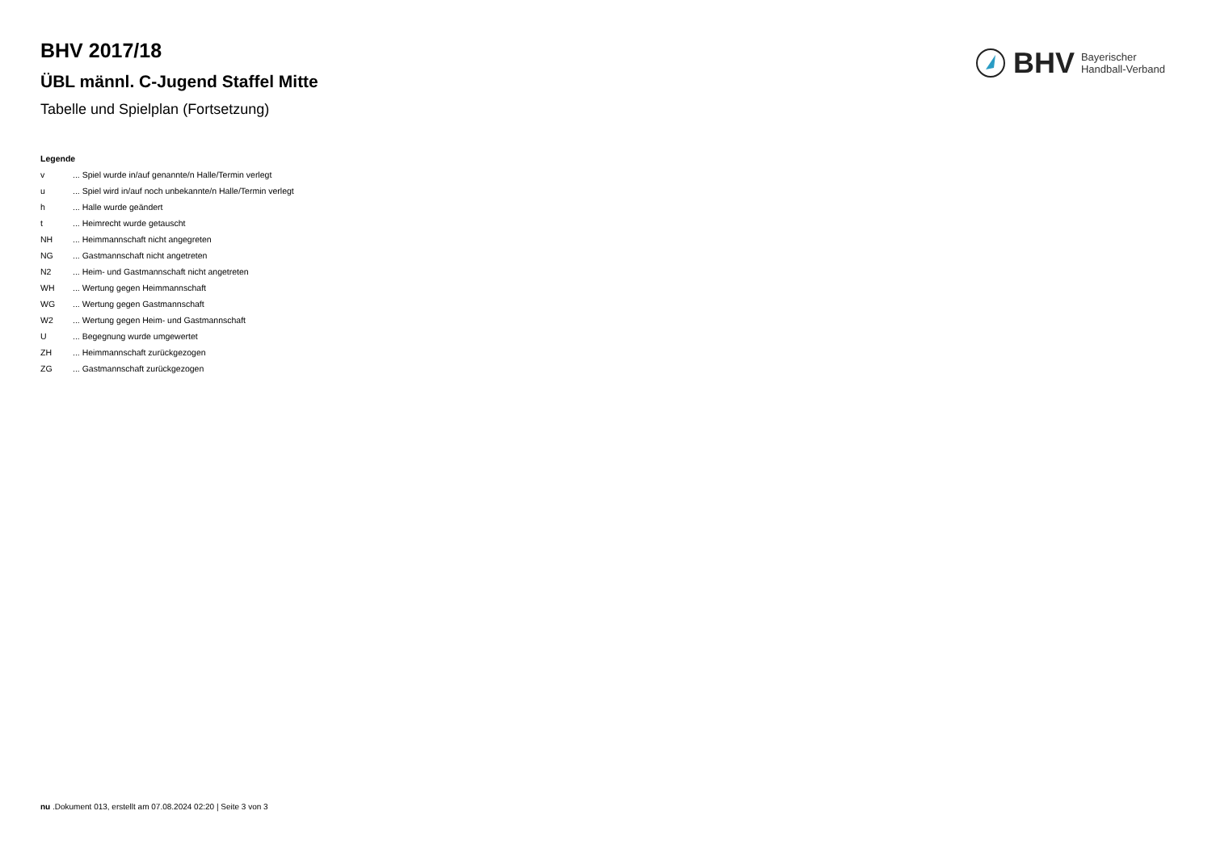BHV Bayerischer
Handball-Verband
BHV 2017/18
ÜBL männl. C-Jugend Staffel Mitte
Tabelle und Spielplan (Fortsetzung)
Legende
v... Spiel wurde in/auf genannte/n Halle/Termin verlegt
u... Spiel wird in/auf noch unbekannte/n Halle/Termin verlegt
h... Halle wurde geändert
t... Heimrecht wurde getauscht
NH... Heimmannschaft nicht angegreten
NG... Gastmannschaft nicht angetreten
N2... Heim- und Gastmannschaft nicht angetreten
WH... Wertung gegen Heimmannschaft
WG... Wertung gegen Gastmannschaft
W2... Wertung gegen Heim- und Gastmannschaft
U... Begegnung wurde umgewertet
ZH... Heimmannschaft zurückgezogen
ZG... Gastmannschaft zurückgezogen
nu .Dokument 013, erstellt am 07.08.2024 02:20 | Seite 3 von 3